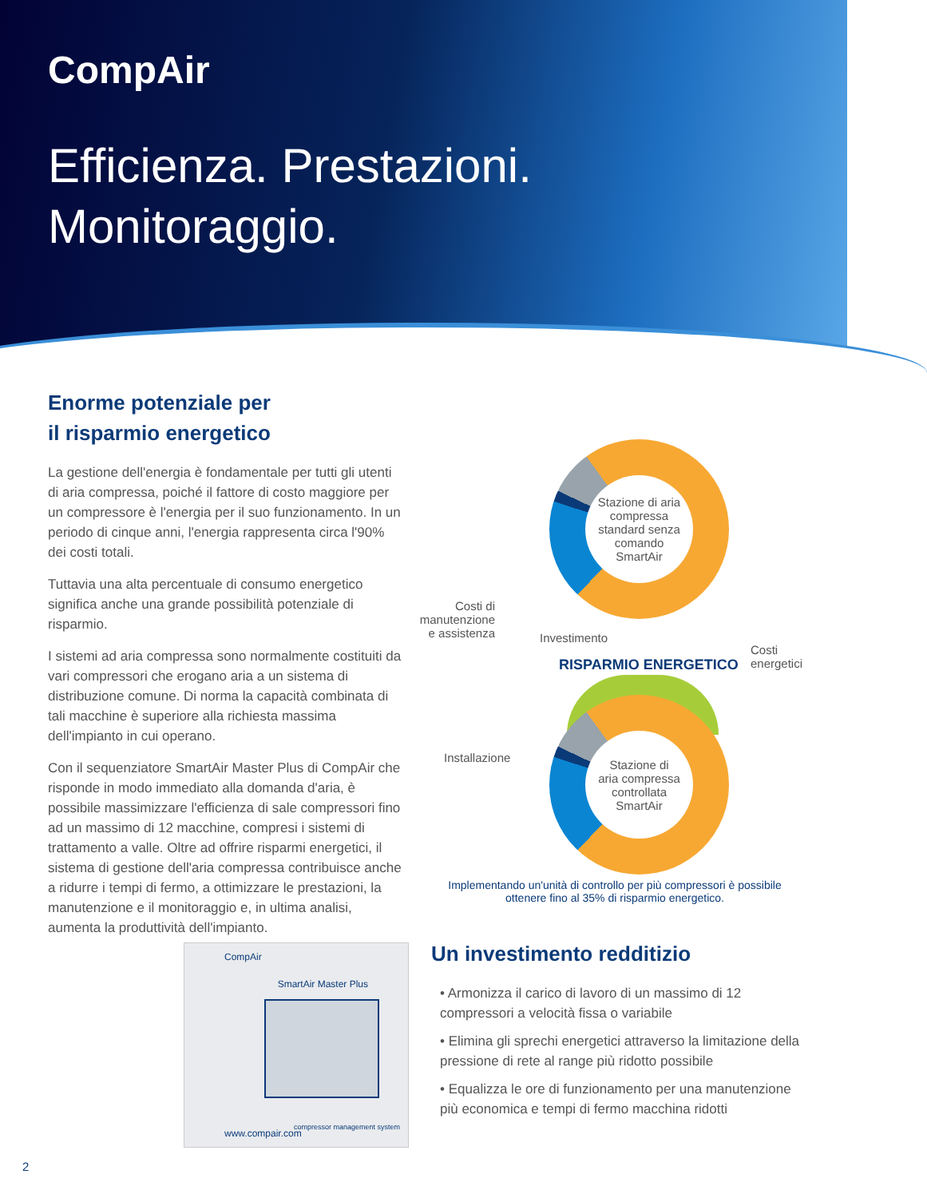CompAir
Efficienza. Prestazioni.
Monitoraggio.
Enorme potenziale per
il risparmio energetico
La gestione dell'energia è fondamentale per tutti gli utenti di aria compressa, poiché il fattore di costo maggiore per un compressore è l'energia per il suo funzionamento. In un periodo di cinque anni, l'energia rappresenta circa l'90% dei costi totali.
Tuttavia una alta percentuale di consumo energetico significa anche una grande possibilità potenziale di risparmio.
I sistemi ad aria compressa sono normalmente costituiti da vari compressori che erogano aria a un sistema di distribuzione comune. Di norma la capacità combinata di tali macchine è superiore alla richiesta massima dell'impianto in cui operano.
Con il sequenziatore SmartAir Master Plus di CompAir che risponde in modo immediato alla domanda d'aria, è possibile massimizzare l'efficienza di sale compressori fino ad un massimo di 12 macchine, compresi i sistemi di trattamento a valle. Oltre ad offrire risparmi energetici, il sistema di gestione dell'aria compressa contribuisce anche a ridurre i tempi di fermo, a ottimizzare le prestazioni, la manutenzione e il monitoraggio e, in ultima analisi, aumenta la produttività dell'impianto.
Stazione di aria
compressa
standard senza
comando
SmartAir
Costi di
manutenzione
e assistenza
Investimento
Costi
energetici
RISPARMIO ENERGETICO
Installazione
Stazione di
aria compressa
controllata
SmartAir
Implementando un'unità di controllo per più compressori è possibile ottenere fino al 35% di risparmio energetico.
CompAir
SmartAir Master Plus
www.compair.com
compressor management system
Un investimento redditizio
• Armonizza il carico di lavoro di un massimo di 12 compressori a velocità fissa o variabile
• Elimina gli sprechi energetici attraverso la limitazione della pressione di rete al range più ridotto possibile
• Equalizza le ore di funzionamento per una manutenzione più economica e tempi di fermo macchina ridotti
2